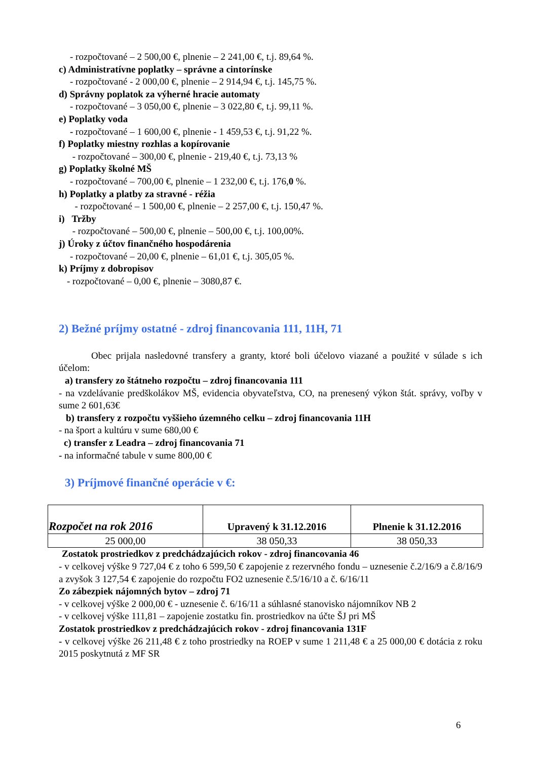- rozpočtované – 2 500,00 €, plnenie – 2 241,00 €, t.j. 89,64 %.
c) Administratívne poplatky – správne a cintorínske
- rozpočtované - 2 000,00 €, plnenie – 2 914,94 €, t.j. 145,75 %.
d) Správny poplatok za výherné hracie automaty
- rozpočtované – 3 050,00 €, plnenie – 3 022,80 €, t.j. 99,11 %.
e) Poplatky voda
- rozpočtované – 1 600,00 €, plnenie - 1 459,53 €, t.j. 91,22 %.
f) Poplatky miestny rozhlas a kopírovanie
- rozpočtované – 300,00 €, plnenie - 219,40 €, t.j. 73,13 %
g) Poplatky školné MŠ
- rozpočtované – 700,00 €, plnenie – 1 232,00 €, t.j. 176,0 %.
h) Poplatky a platby za stravné - réžia
- rozpočtované – 1 500,00 €, plnenie – 2 257,00 €, t.j. 150,47 %.
i) Tržby
- rozpočtované – 500,00 €, plnenie – 500,00 €, t.j. 100,00%.
j) Úroky z účtov finančného hospodárenia
- rozpočtované – 20,00 €, plnenie – 61,01 €, t.j. 305,05 %.
k) Príjmy z dobropisov
- rozpočtované – 0,00 €, plnenie – 3080,87 €.
2) Bežné príjmy ostatné - zdroj financovania 111, 11H, 71
Obec prijala nasledovné transfery a granty, ktoré boli účelovo viazané a použité v súlade s ich účelom:
a) transfery zo štátneho rozpočtu – zdroj financovania 111
- na vzdelávanie predškolákov MŠ, evidencia obyvateľstva, CO, na prenesený výkon štát. správy, voľby v sume 2 601,63€
b) transfery z rozpočtu vyššieho územného celku – zdroj financovania 11H
- na šport a kultúru v sume 680,00 €
c) transfer z Leadra – zdroj financovania 71
- na informačné tabule v sume 800,00 €
3) Príjmové finančné operácie v €:
| Rozpočet na rok 2016 | Upravený k 31.12.2016 | Plnenie k 31.12.2016 |
| --- | --- | --- |
| 25 000,00 | 38 050,33 | 38 050,33 |
Zostatok prostriedkov z predchádzajúcich rokov - zdroj financovania 46
- v celkovej výške 9 727,04 € z toho 6 599,50 € zapojenie z rezervného fondu – uznesenie č.2/16/9 a č.8/16/9 a zvyšok 3 127,54 € zapojenie do rozpočtu FO2 uznesenie č.5/16/10 a č. 6/16/11
Zo zábezpiek nájomných bytov – zdroj 71
- v celkovej výške 2 000,00 € - uznesenie č. 6/16/11 a súhlasné stanovisko nájomníkov NB 2
- v celkovej výške 111,81 – zapojenie zostatku fin. prostriedkov na účte ŠJ pri MŠ
Zostatok prostriedkov z predchádzajúcich rokov - zdroj financovania 131F
- v celkovej výške 26 211,48 € z toho prostriedky na ROEP v sume 1 211,48 € a 25 000,00 € dotácia z roku 2015 poskytnutá z MF SR
6